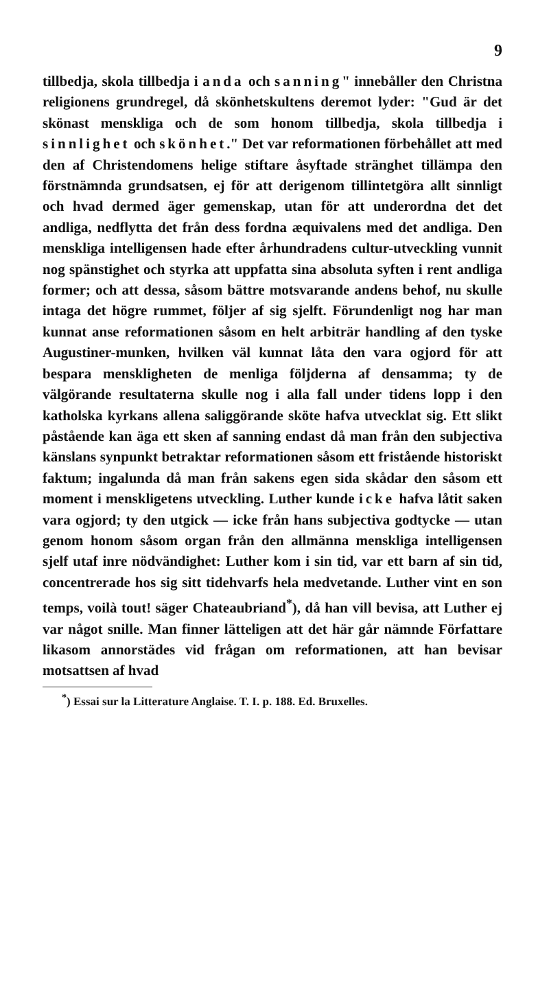9
tillbedja, skola tillbedja i anda och sanning" innebåller den Christna religionens grundregel, då skönhetskultens deremot lyder: "Gud är det skönast menskliga och de som honom tillbedja, skola tillbedja i sinnlighet och skönhet." Det var reformationen förbehållet att med den af Christendomens helige stiftare åsyftade stränghet tillämpa den förstnämnda grundsatsen, ej för att derigenom tillintetgöra allt sinnligt och hvad dermed äger gemenskap, utan för att underordna det det andliga, nedflytta det från dess fordna æquivalens med det andliga. Den menskliga intelligensen hade efter århundradens cultur-utveckling vunnit nog spänstighet och styrka att uppfatta sina absoluta syften i rent andliga former; och att dessa, såsom bättre motsvarande andens behof, nu skulle intaga det högre rummet, följer af sig sjelft. Förundenligt nog har man kunnat anse reformationen såsom en helt arbiträr handling af den tyske Augustiner-munken, hvilken väl kunnat låta den vara ogjord för att bespara menskligheten de menliga följderna af densamma; ty de välgörande resultaterna skulle nog i alla fall under tidens lopp i den katholska kyrkans allena saliggörande sköte hafva utvecklat sig. Ett slikt påstående kan äga ett sken af sanning endast då man från den subjectiva känslans synpunkt betraktar reformationen såsom ett fristående historiskt faktum; ingalunda då man från sakens egen sida skådar den såsom ett moment i menskligetens utveckling. Luther kunde icke hafva låtit saken vara ogjord; ty den utgick — icke från hans subjectiva godtycke — utan genom honom såsom organ från den allmänna menskliga intelligensen sjelf utaf inre nödvändighet: Luther kom i sin tid, var ett barn af sin tid, concentrerade hos sig sitt tidehvarfs hela medvetande. Luther vint en son temps, voilà tout! säger Chateaubriand<sup>*</sup>), då han vill bevisa, att Luther ej var något snille. Man finner lätteligen att det här går nämnde Författare likasom annorstädes vid frågan om reformationen, att han bevisar motsattsen af hvad
<sup>*</sup>) Essai sur la Litterature Anglaise. T. I. p. 188. Ed. Bruxelles.